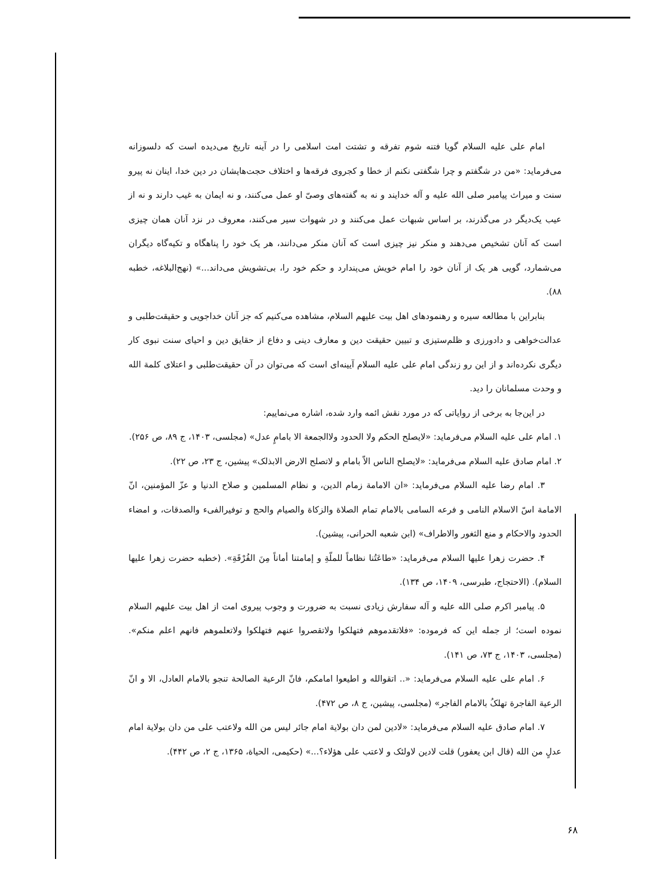امام علی علیه السلام گویا فتنه شوم تفرقه و تشتت امت اسلامی را در آینه تاریخ می‌دیده است که دلسوزانه می‌فرماید: «من در شگفتم و چرا شگفتی نکنم از خطا و کجروی فرقه‌ها و اختلاف حجت‌هایشان در دین خدا، اینان نه پیرو سنت و میراث پیامبر صلی الله علیه و آله خدایند و نه به گفته‌های وصیّ او عمل می‌کنند، و نه ایمان به غیب دارند و نه از عیب یک‌دیگر در می‌گذرند، بر اساس شبهات عمل می‌کنند و در شهوات سیر می‌کنند، معروف در نزد آنان همان چیزی است که آنان تشخیص می‌دهند و منکر نیز چیزی است که آنان منکر می‌دانند، هر یک خود را پناهگاه و تکیه‌گاه دیگران می‌شمارد، گویی هر یک از آنان خود را امام خویش می‌پندارد و حکم خود را، بی‌تشویش می‌داند...» (نهج‌البلاغه، خطبه ۸۸).
بنابراین با مطالعه سیره و رهنمودهای اهل بیت علیهم السلام، مشاهده می‌کنیم که جز آنان خداجویی و حقیقت‌طلبی و عدالت‌خواهی و دادورزی و ظلم‌ستیزی و تبیین حقیقت دین و معارف دینی و دفاع از حقایق دین و احیای سنت نبوی کار دیگری نکرده‌اند و از این رو زندگی امام علی علیه السلام آیینه‌ای است که می‌توان در آن حقیقت‌طلبی و اعتلای کلمة الله و وحدت مسلمانان را دید.
در این‌جا به برخی از روایاتی که در مورد نقش ائمه وارد شده، اشاره می‌نماییم:
۱. امام علی علیه السلام می‌فرماید: «لایصلح الحکم ولا الحدود ولاالجمعة الا بامامٍ عدل» (مجلسی، ۱۴۰۳، ج ۸۹، ص ۲۵۶).
۲. امام صادق علیه السلام می‌فرماید: «لایصلح الناس الاّ بامام و لاتصلح الارض الابذلک» پیشین، ج ۲۳، ص ۲۲).
۳. امام رضا علیه السلام می‌فرماید: «ان الامامة زمام الدین، و نظام المسلمین و صلاح الدنیا و عزّ المؤمنین، انّ الامامة اسّ الاسلام النامی و فرعه السامی بالامام تمام الصلاة والزکاة والصیام والحج و توفیرالفیء والصدقات، و امضاء الحدود والاحکام و منع الثغور والاطراف» (ابن شعبه الحرانی، پیشین).
۴. حضرت زهرا علیها السلام می‌فرماید: «طاعَتُنا نظاماً للملّةِ و إمامتنا أماناً مِنَ الفُرْقَةِ». (خطبه حضرت زهرا علیها السلام). (الاحتجاج، طبرسی، ۱۴۰۹، ص ۱۳۴).
۵. پیامبر اکرم صلی الله علیه و آله سفارش زیادی نسبت به ضرورت و وجوب پیروی امت از اهل بیت علیهم السلام نموده است؛ از جمله این که فرموده: «فلاتقدموهم فتهلکوا ولاتقصروا عنهم فتهلکوا ولاتعلموهم فانهم اعلم منکم». (مجلسی، ۱۴۰۳، ج ۷۳، ص ۱۴۱).
۶. امام علی علیه السلام می‌فرماید: «.. اتقوالله و اطیعوا امامکم، فانّ الرعیة الصالحة تنجو بالامام العادل، الا و انّ الرعیة الفاجرة تهلکُ بالامام الفاجر» (مجلسی، پیشین، ج ۸، ص ۴۷۲).
۷. امام صادق علیه السلام می‌فرماید: «لادین لمن دان بولایة امام جائر لیس من الله ولاعتب علی من دان بولایة امام عدلٍ من الله (قال ابن یعفور) قلت لادین لاولئک و لاعتب علی هؤلاء؟...» (حکیمی، الحیاة، ۱۳۶۵، ج ۲، ص ۴۴۲).
۶۸